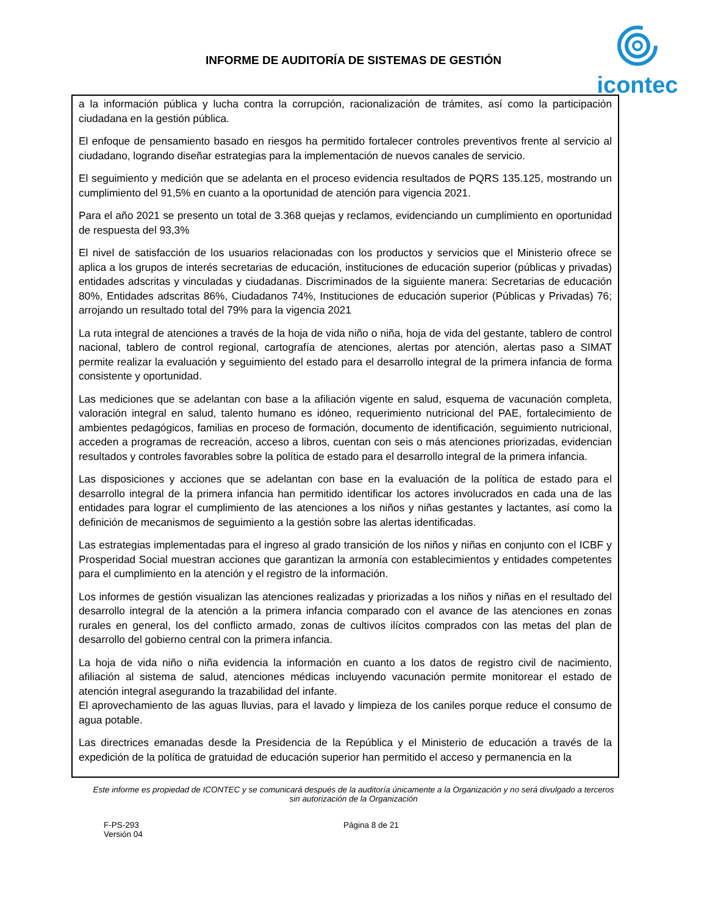INFORME DE AUDITORÍA DE SISTEMAS DE GESTIÓN
icontec
a la información pública y lucha contra la corrupción, racionalización de trámites, así como la participación ciudadana en la gestión pública.
El enfoque de pensamiento basado en riesgos ha permitido fortalecer controles preventivos frente al servicio al ciudadano, logrando diseñar estrategias para la implementación de nuevos canales de servicio.
El seguimiento y medición que se adelanta en el proceso evidencia resultados de PQRS 135.125, mostrando un cumplimiento del 91,5% en cuanto a la oportunidad de atención para vigencia 2021.
Para el año 2021 se presento un total de 3.368 quejas y reclamos, evidenciando un cumplimiento en oportunidad de respuesta del 93,3%
El nivel de satisfacción de los usuarios relacionadas con los productos y servicios que el Ministerio ofrece se aplica a los grupos de interés secretarias de educación, instituciones de educación superior (públicas y privadas) entidades adscritas y vinculadas y ciudadanas. Discriminados de la siguiente manera: Secretarias de educación 80%, Entidades adscritas 86%, Ciudadanos 74%, Instituciones de educación superior (Públicas y Privadas) 76; arrojando un resultado total del 79% para la vigencia 2021
La ruta integral de atenciones a través de la hoja de vida niño o niña, hoja de vida del gestante, tablero de control nacional, tablero de control regional, cartografía de atenciones, alertas por atención, alertas paso a SIMAT permite realizar la evaluación y seguimiento del estado para el desarrollo integral de la primera infancia de forma consistente y oportunidad.
Las mediciones que se adelantan con base a la afiliación vigente en salud, esquema de vacunación completa, valoración integral en salud, talento humano es idóneo, requerimiento nutricional del PAE, fortalecimiento de ambientes pedagógicos, familias en proceso de formación, documento de identificación, seguimiento nutricional, acceden a programas de recreación, acceso a libros, cuentan con seis o más atenciones priorizadas, evidencian resultados y controles favorables sobre la política de estado para el desarrollo integral de la primera infancia.
Las disposiciones y acciones que se adelantan con base en la evaluación de la política de estado para el desarrollo integral de la primera infancia han permitido identificar los actores involucrados en cada una de las entidades para lograr el cumplimiento de las atenciones a los niños y niñas gestantes y lactantes, así como la definición de mecanismos de seguimiento a la gestión sobre las alertas identificadas.
Las estrategias implementadas para el ingreso al grado transición de los niños y niñas en conjunto con el ICBF y Prosperidad Social muestran acciones que garantizan la armonía con establecimientos y entidades competentes para el cumplimiento en la atención y el registro de la información.
Los informes de gestión visualizan las atenciones realizadas y priorizadas a los niños y niñas en el resultado del desarrollo integral de la atención a la primera infancia comparado con el avance de las atenciones en zonas rurales en general, los del conflicto armado, zonas de cultivos ilícitos comprados con las metas del plan de desarrollo del gobierno central con la primera infancia.
La hoja de vida niño o niña evidencia la información en cuanto a los datos de registro civil de nacimiento, afiliación al sistema de salud, atenciones médicas incluyendo vacunación permite monitorear el estado de atención integral asegurando la trazabilidad del infante.
El aprovechamiento de las aguas lluvias, para el lavado y limpieza de los caniles porque reduce el consumo de agua potable.
Las directrices emanadas desde la Presidencia de la República y el Ministerio de educación a través de la expedición de la política de gratuidad de educación superior han permitido el acceso y permanencia en la
Este informe es propiedad de ICONTEC y se comunicará después de la auditoría únicamente a la Organización y no será divulgado a terceros sin autorización de la Organización
F-PS-293
Versión 04
Página 8 de 21